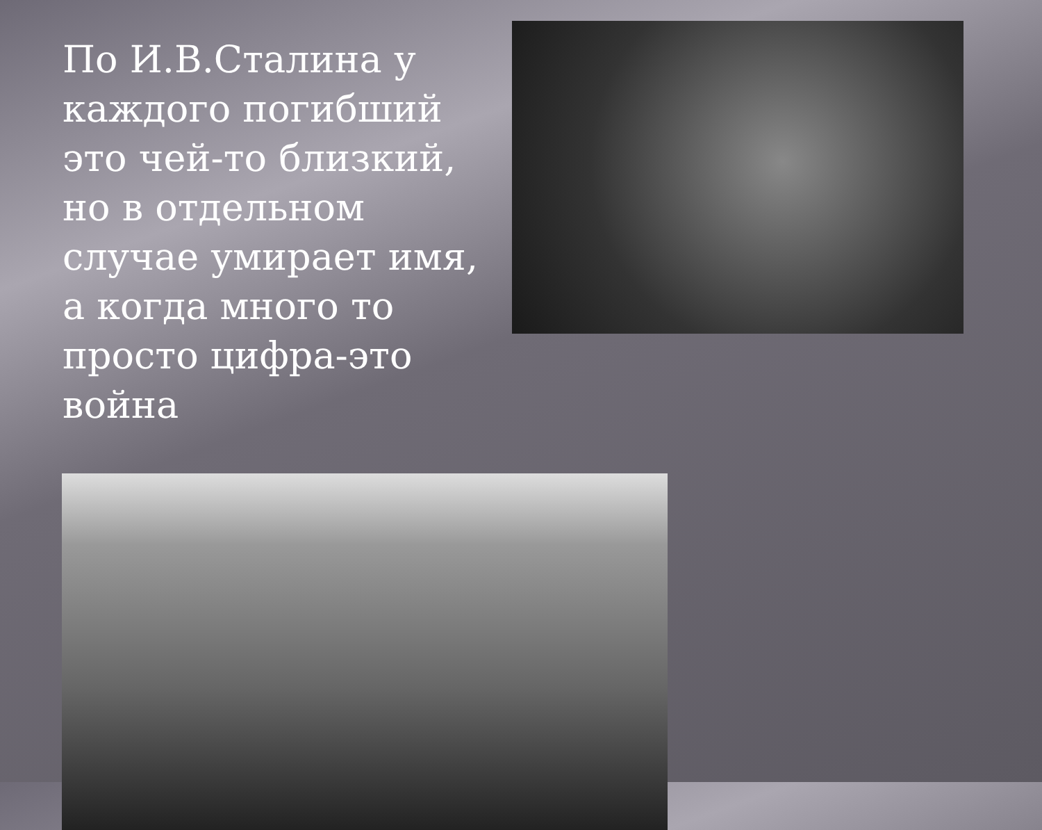По И.В.Сталина у каждого погибший это чей-то близкий, но в отдельном случае умирает имя, а когда много то просто цифра-это война